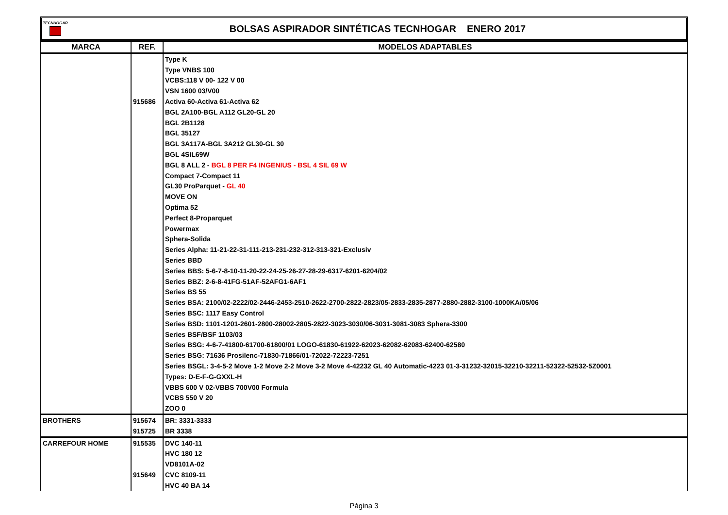TECNHOGAR
BOLSAS ASPIRADOR SINTÉTICAS TECNHOGAR ENERO 2017
| MARCA | REF. | MODELOS ADAPTABLES |
| --- | --- | --- |
| | | Type K |
| | | Type VNBS 100 |
| | | VCBS:118 V 00- 122 V 00 |
| | | VSN 1600 03/V00 |
| | 915686 | Activa 60-Activa 61-Activa 62 |
| | | BGL 2A100-BGL A112 GL20-GL 20 |
| | | BGL 2B1128 |
| | | BGL 35127 |
| | | BGL 3A117A-BGL 3A212 GL30-GL 30 |
| | | BGL 4SIL69W |
| | | BGL 8 ALL 2 - BGL 8 PER F4 INGENIUS - BSL 4 SIL 69 W |
| | | Compact 7-Compact 11 |
| | | GL30 ProParquet - GL 40 |
| | | MOVE ON |
| | | Optima 52 |
| | | Perfect 8-Proparquet |
| | | Powermax |
| | | Sphera-Solida |
| | | Series Alpha: 11-21-22-31-111-213-231-232-312-313-321-Exclusiv |
| | | Series BBD |
| | | Series BBS: 5-6-7-8-10-11-20-22-24-25-26-27-28-29-6317-6201-6204/02 |
| | | Series BBZ: 2-6-8-41FG-51AF-52AFG1-6AF1 |
| | | Series BS 55 |
| | | Series BSA: 2100/02-2222/02-2446-2453-2510-2622-2700-2822-2823/05-2833-2835-2877-2880-2882-3100-1000KA/05/06 |
| | | Series BSC: 1117 Easy Control |
| | | Series BSD: 1101-1201-2601-2800-28002-2805-2822-3023-3030/06-3031-3081-3083 Sphera-3300 |
| | | Series BSF/BSF 1103/03 |
| | | Series BSG: 4-6-7-41800-61700-61800/01 LOGO-61830-61922-62023-62082-62083-62400-62580 |
| | | Series BSG: 71636 Prosilenc-71830-71866/01-72022-72223-7251 |
| | | Series BSGL: 3-4-5-2 Move 1-2 Move 2-2 Move 3-2 Move 4-42232 GL 40 Automatic-4223 01-3-31232-32015-32210-32211-52322-52532-5Z0001 |
| | | Types: D-E-F-G-GXXL-H |
| | | VBBS 600 V 02-VBBS 700V00 Formula |
| | | VCBS 550 V 20 |
| | | ZOO 0 |
| BROTHERS | 915674 | BR: 3331-3333 |
| | 915725 | BR 3338 |
| CARREFOUR HOME | 915535 | DVC 140-11 |
| | | HVC 180 12 |
| | | VD8101A-02 |
| | 915649 | CVC 8109-11 |
| | | HVC 40 BA 14 |
Página 3